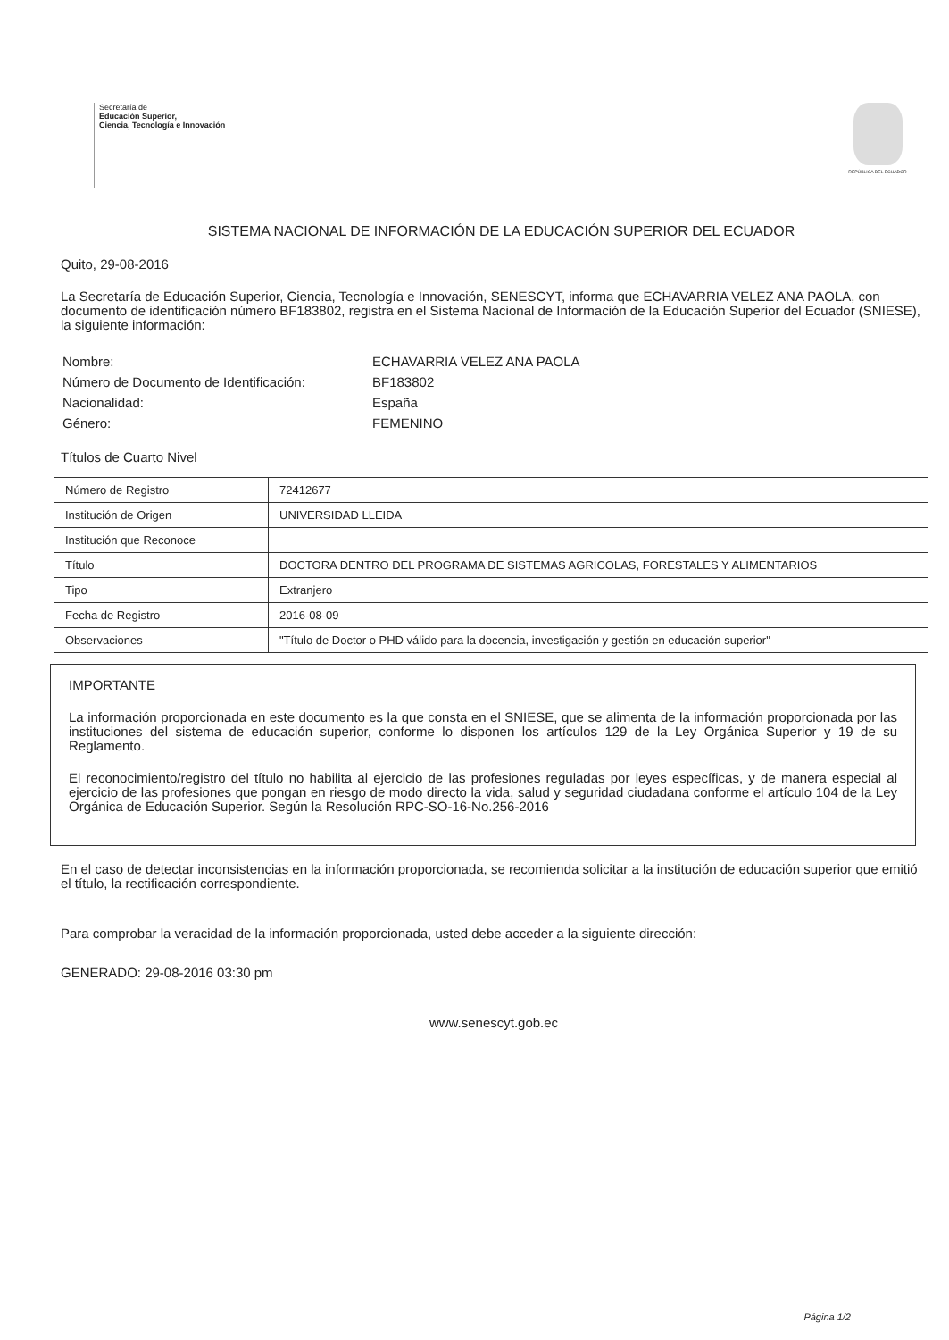Secretaría de
Educación Superior,
Ciencia, Tecnología e Innovación
REPÚBLICA DEL ECUADOR
SISTEMA NACIONAL DE INFORMACIÓN DE LA EDUCACIÓN SUPERIOR DEL ECUADOR
Quito, 29-08-2016
La Secretaría de Educación Superior, Ciencia, Tecnología e Innovación, SENESCYT, informa que ECHAVARRIA VELEZ ANA PAOLA, con documento de identificación número BF183802, registra en el Sistema Nacional de Información de la Educación Superior del Ecuador (SNIESE), la siguiente información:
| Nombre: | ECHAVARRIA VELEZ ANA PAOLA |
| Número de Documento de Identificación: | BF183802 |
| Nacionalidad: | España |
| Género: | FEMENINO |
Títulos de Cuarto Nivel
| Número de Registro | 72412677 |
| Institución de Origen | UNIVERSIDAD LLEIDA |
| Institución que Reconoce | |
| Título | DOCTORA DENTRO DEL PROGRAMA DE SISTEMAS AGRICOLAS, FORESTALES Y ALIMENTARIOS |
| Tipo | Extranjero |
| Fecha de Registro | 2016-08-09 |
| Observaciones | "Título de Doctor o PHD válido para la docencia, investigación y gestión en educación superior" |
IMPORTANTE
La información proporcionada en este documento es la que consta en el SNIESE, que se alimenta de la información proporcionada por las instituciones del sistema de educación superior, conforme lo disponen los artículos 129 de la Ley Orgánica Superior y 19 de su Reglamento.
El reconocimiento/registro del título no habilita al ejercicio de las profesiones reguladas por leyes específicas, y de manera especial al ejercicio de las profesiones que pongan en riesgo de modo directo la vida, salud y seguridad ciudadana conforme el artículo 104 de la Ley Orgánica de Educación Superior. Según la Resolución RPC-SO-16-No.256-2016
En el caso de detectar inconsistencias en la información proporcionada, se recomienda solicitar a la institución de educación superior que emitió el título, la rectificación correspondiente.
Para comprobar la veracidad de la información proporcionada, usted debe acceder a la siguiente dirección:
GENERADO: 29-08-2016 03:30 pm
www.senescyt.gob.ec
Página 1/2